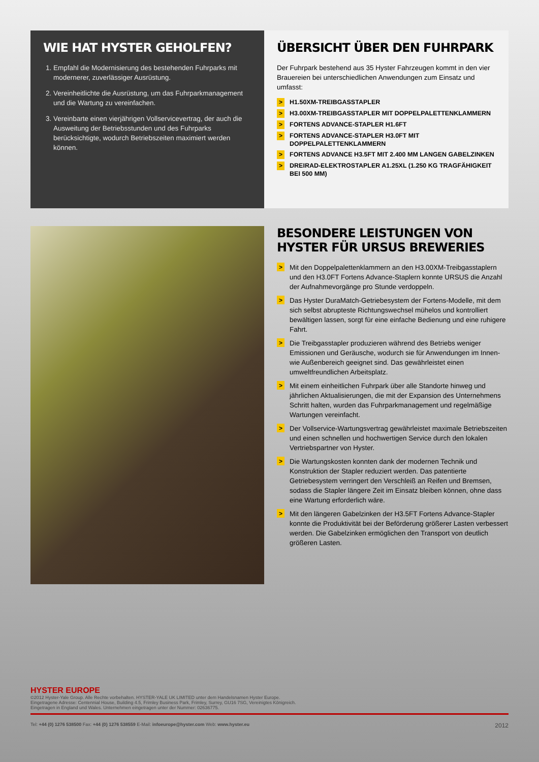WIE HAT HYSTER GEHOLFEN?
1. Empfahl die Modernisierung des bestehenden Fuhrparks mit modernerer, zuverlässiger Ausrüstung.
2. Vereinheitlichte die Ausrüstung, um das Fuhrparkmanagement und die Wartung zu vereinfachen.
3. Vereinbarte einen vierjährigen Vollservicevertrag, der auch die Ausweitung der Betriebsstunden und des Fuhrparks berücksichtigte, wodurch Betriebszeiten maximiert werden können.
ÜBERSICHT ÜBER DEN FUHRPARK
Der Fuhrpark bestehend aus 35 Hyster Fahrzeugen kommt in den vier Brauereien bei unterschiedlichen Anwendungen zum Einsatz und umfasst:
> H1.50XM-TREIBGASSTAPLER
> H3.00XM-TREIBGASSTAPLER MIT DOPPELPALETTENKLAMMERN
> FORTENS ADVANCE-STAPLER H1.6FT
> FORTENS ADVANCE-STAPLER H3.0FT MIT DOPPELPALETTENKLAMMERN
> FORTENS ADVANCE H3.5FT MIT 2.400 MM LANGEN GABELZINKEN
> DREIRAD-ELEKTROSTAPLER A1.25XL (1.250 KG TRAGFÄHIGKEIT BEI 500 MM)
BESONDERE LEISTUNGEN VON HYSTER FÜR URSUS BREWERIES
> Mit den Doppelpalettenklammern an den H3.00XM-Treibgasstaplern und den H3.0FT Fortens Advance-Staplern konnte URSUS die Anzahl der Aufnahmevorgänge pro Stunde verdoppeln.
> Das Hyster DuraMatch-Getriebesystem der Fortens-Modelle, mit dem sich selbst abrupteste Richtungswechsel mühelos und kontrolliert bewältigen lassen, sorgt für eine einfache Bedienung und eine ruhigere Fahrt.
> Die Treibgasstapler produzieren während des Betriebs weniger Emissionen und Geräusche, wodurch sie für Anwendungen im Innen- wie Außenbereich geeignet sind. Das gewährleistet einen umweltfreundlichen Arbeitsplatz.
> Mit einem einheitlichen Fuhrpark über alle Standorte hinweg und jährlichen Aktualisierungen, die mit der Expansion des Unternehmens Schritt halten, wurden das Fuhrparkmanagement und regelmäßige Wartungen vereinfacht.
> Der Vollservice-Wartungsvertrag gewährleistet maximale Betriebszeiten und einen schnellen und hochwertigen Service durch den lokalen Vertriebspartner von Hyster.
> Die Wartungskosten konnten dank der modernen Technik und Konstruktion der Stapler reduziert werden. Das patentierte Getriebesystem verringert den Verschleiß an Reifen und Bremsen, sodass die Stapler längere Zeit im Einsatz bleiben können, ohne dass eine Wartung erforderlich wäre.
> Mit den längeren Gabelzinken der H3.5FT Fortens Advance-Stapler konnte die Produktivität bei der Beförderung größerer Lasten verbessert werden. Die Gabelzinken ermöglichen den Transport von deutlich größeren Lasten.
HYSTER EUROPE
©2012 Hyster-Yale Group. Alle Rechte vorbehalten. HYSTER-YALE UK LIMITED unter dem Handelsnamen Hyster Europe.
Eingetragene Adresse: Centennial House, Building 4.5, Frimley Business Park, Frimley, Surrey, GU16 7SG, Vereinigtes Königreich.
Eingetragen in England und Wales. Unternehmen eingetragen unter der Nummer: 02636775.
Tel: +44 (0) 1276 538500 Fax: +44 (0) 1276 538559 E-Mail: infoeurope@hyster.com Web: www.hyster.eu 2012